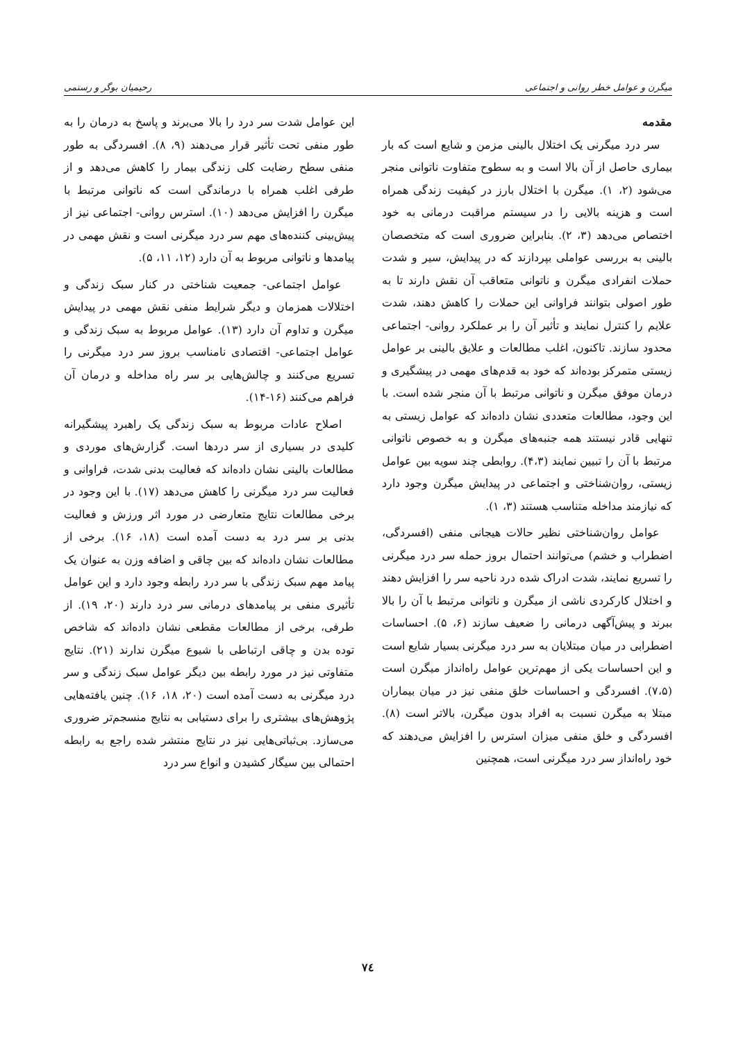میگرن و عوامل خطر روانی و اجتماعی رحیمیان بوگر و رستمی
مقدمه
سر درد میگرنی یک اختلال بالینی مزمن و شایع است که بار بیماری حاصل از آن بالا است و به سطوح متفاوت ناتوانی منجر می‌شود (۲، ۱). میگرن با اختلال بارز در کیفیت زندگی همراه است و هزینه بالایی را در سیستم مراقبت درمانی به خود اختصاص می‌دهد (۳، ۲). بنابراین ضروری است که متخصصان بالینی به بررسی عواملی بپردازند که در پیدایش، سیر و شدت حملات انفرادی میگرن و ناتوانی متعاقب آن نقش دارند تا به طور اصولی بتوانند فراوانی این حملات را کاهش دهند، شدت علایم را کنترل نمایند و تأثیر آن را بر عملکرد روانی- اجتماعی محدود سازند. تاکنون، اغلب مطالعات و علایق بالینی بر عوامل زیستی متمرکز بوده‌اند که خود به قدم‌های مهمی در پیشگیری و درمان موفق میگرن و ناتوانی مرتبط با آن منجر شده است. با این وجود، مطالعات متعددی نشان داده‌اند که عوامل زیستی به تنهایی قادر نیستند همه جنبه‌های میگرن و به خصوص ناتوانی مرتبط با آن را تبیین نمایند (۴،۳). روابطی چند سویه بین عوامل زیستی، روان‌شناختی و اجتماعی در پیدایش میگرن وجود دارد که نیازمند مداخله متناسب هستند (۳، ۱).
عوامل روان‌شناختی نظیر حالات هیجانی منفی (افسردگی، اضطراب و خشم) می‌توانند احتمال بروز حمله سر درد میگرنی را تسریع نمایند، شدت ادراک شده درد ناحیه سر را افزایش دهند و اختلال کارکردی ناشی از میگرن و ناتوانی مرتبط با آن را بالا ببرند و پیش‌آگهی درمانی را ضعیف سازند (۶، ۵). احساسات اضطرابی در میان مبتلایان به سر درد میگرنی بسیار شایع است و این احساسات یکی از مهم‌ترین عوامل راه‌انداز میگرن است (۷،۵). افسردگی و احساسات خلق منفی نیز در میان بیماران مبتلا به میگرن نسبت به افراد بدون میگرن، بالاتر است (۸). افسردگی و خلق منفی میزان استرس را افزایش می‌دهند که خود راه‌انداز سر درد میگرنی است، همچنین
این عوامل شدت سر درد را بالا می‌برند و پاسخ به درمان را به طور منفی تحت تأثیر قرار می‌دهند (۹، ۸). افسردگی به طور منفی سطح رضایت کلی زندگی بیمار را کاهش می‌دهد و از طرفی اغلب همراه با درماندگی است که ناتوانی مرتبط با میگرن را افزایش می‌دهد (۱۰). استرس روانی- اجتماعی نیز از پیش‌بینی کننده‌های مهم سر درد میگرنی است و نقش مهمی در پیامدها و ناتوانی مربوط به آن دارد (۱۲، ۱۱، ۵).
عوامل اجتماعی- جمعیت شناختی در کنار سبک زندگی و اختلالات همزمان و دیگر شرایط منفی نقش مهمی در پیدایش میگرن و تداوم آن دارد (۱۳). عوامل مربوط به سبک زندگی و عوامل اجتماعی- اقتصادی نامناسب بروز سر درد میگرنی را تسریع می‌کنند و چالش‌هایی بر سر راه مداخله و درمان آن فراهم می‌کنند (۱۶-۱۴).
اصلاح عادات مربوط به سبک زندگی یک راهبرد پیشگیرانه کلیدی در بسیاری از سر دردها است. گزارش‌های موردی و مطالعات بالینی نشان داده‌اند که فعالیت بدنی شدت، فراوانی و فعالیت سر درد میگرنی را کاهش می‌دهد (۱۷). با این وجود در برخی مطالعات نتایج متعارضی در مورد اثر ورزش و فعالیت بدنی بر سر درد به دست آمده است (۱۸، ۱۶). برخی از مطالعات نشان داده‌اند که بین چاقی و اضافه وزن به عنوان یک پیامد مهم سبک زندگی با سر درد رابطه وجود دارد و این عوامل تأثیری منفی بر پیامدهای درمانی سر درد دارند (۲۰، ۱۹). از طرفی، برخی از مطالعات مقطعی نشان داده‌اند که شاخص توده بدن و چاقی ارتباطی با شیوع میگرن ندارند (۲۱). نتایج متفاوتی نیز در مورد رابطه بین دیگر عوامل سبک زندگی و سر درد میگرنی به دست آمده است (۲۰، ۱۸، ۱۶). چنین یافته‌هایی پژوهش‌های بیشتری را برای دستیابی به نتایج منسجم‌تر ضروری می‌سازد. بی‌ثباتی‌هایی نیز در نتایج منتشر شده راجع به رابطه احتمالی بین سیگار کشیدن و انواع سر درد
۷٤